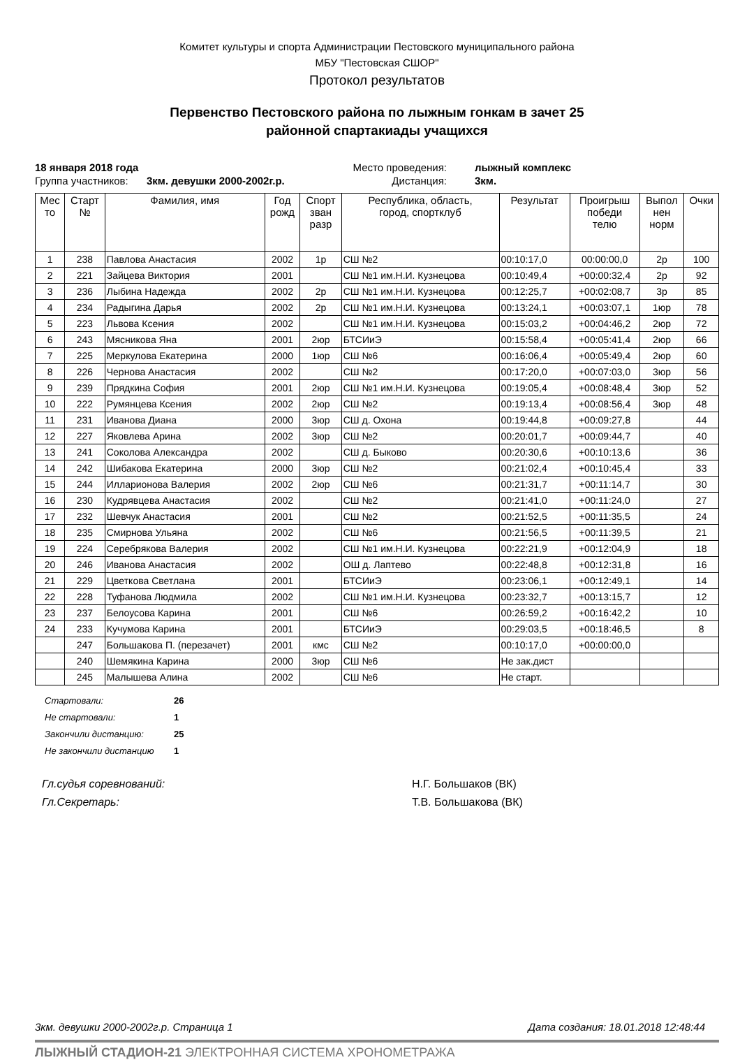Комитет культуры и спорта Администрации Пестовского муниципального района
МБУ "Пестовская СШОР"
Протокол результатов
Первенство Пестовского района по лыжным гонкам в зачет 25
районной спартакиады учащихся
18 января 2018 года Место проведения: лыжный комплекс Группа участников: 3км. девушки 2000-2002г.р. Дистанция: 3км.
| Мес то | Старт № | Фамилия, имя | Год рожд | Спорт зван разр | Республика, область, город, спортклуб | Результат | Проигрыш победи телю | Выпол нен норм | Очки |
| --- | --- | --- | --- | --- | --- | --- | --- | --- | --- |
| 1 | 238 | Павлова Анастасия | 2002 | 1р | СШ №2 | 00:10:17,0 | 00:00:00,0 | 2р | 100 |
| 2 | 221 | Зайцева Виктория | 2001 | | СШ №1 им.Н.И. Кузнецова | 00:10:49,4 | +00:00:32,4 | 2р | 92 |
| 3 | 236 | Лыбина Надежда | 2002 | 2р | СШ №1 им.Н.И. Кузнецова | 00:12:25,7 | +00:02:08,7 | 3р | 85 |
| 4 | 234 | Радыгина Дарья | 2002 | 2р | СШ №1 им.Н.И. Кузнецова | 00:13:24,1 | +00:03:07,1 | 1юр | 78 |
| 5 | 223 | Львова Ксения | 2002 | | СШ №1 им.Н.И. Кузнецова | 00:15:03,2 | +00:04:46,2 | 2юр | 72 |
| 6 | 243 | Мясникова Яна | 2001 | 2юр | БТСИиЭ | 00:15:58,4 | +00:05:41,4 | 2юр | 66 |
| 7 | 225 | Меркулова Екатерина | 2000 | 1юр | СШ №6 | 00:16:06,4 | +00:05:49,4 | 2юр | 60 |
| 8 | 226 | Чернова Анастасия | 2002 | | СШ №2 | 00:17:20,0 | +00:07:03,0 | 3юр | 56 |
| 9 | 239 | Прядкина София | 2001 | 2юр | СШ №1 им.Н.И. Кузнецова | 00:19:05,4 | +00:08:48,4 | 3юр | 52 |
| 10 | 222 | Румянцева Ксения | 2002 | 2юр | СШ №2 | 00:19:13,4 | +00:08:56,4 | 3юр | 48 |
| 11 | 231 | Иванова Диана | 2000 | 3юр | СШ д. Охона | 00:19:44,8 | +00:09:27,8 | | 44 |
| 12 | 227 | Яковлева Арина | 2002 | 3юр | СШ №2 | 00:20:01,7 | +00:09:44,7 | | 40 |
| 13 | 241 | Соколова Александра | 2002 | | СШ д. Быково | 00:20:30,6 | +00:10:13,6 | | 36 |
| 14 | 242 | Шибакова Екатерина | 2000 | 3юр | СШ №2 | 00:21:02,4 | +00:10:45,4 | | 33 |
| 15 | 244 | Илларионова Валерия | 2002 | 2юр | СШ №6 | 00:21:31,7 | +00:11:14,7 | | 30 |
| 16 | 230 | Кудрявцева Анастасия | 2002 | | СШ №2 | 00:21:41,0 | +00:11:24,0 | | 27 |
| 17 | 232 | Шевчук Анастасия | 2001 | | СШ №2 | 00:21:52,5 | +00:11:35,5 | | 24 |
| 18 | 235 | Смирнова Ульяна | 2002 | | СШ №6 | 00:21:56,5 | +00:11:39,5 | | 21 |
| 19 | 224 | Серебрякова Валерия | 2002 | | СШ №1 им.Н.И. Кузнецова | 00:22:21,9 | +00:12:04,9 | | 18 |
| 20 | 246 | Иванова Анастасия | 2002 | | ОШ д. Лаптево | 00:22:48,8 | +00:12:31,8 | | 16 |
| 21 | 229 | Цветкова Светлана | 2001 | | БТСИиЭ | 00:23:06,1 | +00:12:49,1 | | 14 |
| 22 | 228 | Туфанова Людмила | 2002 | | СШ №1 им.Н.И. Кузнецова | 00:23:32,7 | +00:13:15,7 | | 12 |
| 23 | 237 | Белоусова Карина | 2001 | | СШ №6 | 00:26:59,2 | +00:16:42,2 | | 10 |
| 24 | 233 | Кучумова Карина | 2001 | | БТСИиЭ | 00:29:03,5 | +00:18:46,5 | | 8 |
| | 247 | Большакова П. (перезачет) | 2001 | кмс | СШ №2 | 00:10:17,0 | +00:00:00,0 | | |
| | 240 | Шемякина Карина | 2000 | 3юр | СШ №6 | Не зак.дист | | | |
| | 245 | Малышева Алина | 2002 | | СШ №6 | Не старт. | | | |
Стартовали: 26
Не стартовали: 1
Закончили дистанцию: 25
Не закончили дистанцию 1
Гл.судья соревнований: Н.Г. Большаков (ВК) Гл.Секретарь: Т.В. Большакова (ВК)
3км. девушки 2000-2002г.р. Страница 1 Дата создания: 18.01.2018 12:48:44
ЛЫЖНЫЙ СТАДИОН-21 ЭЛЕКТРОННАЯ СИСТЕМА ХРОНОМЕТРАЖА